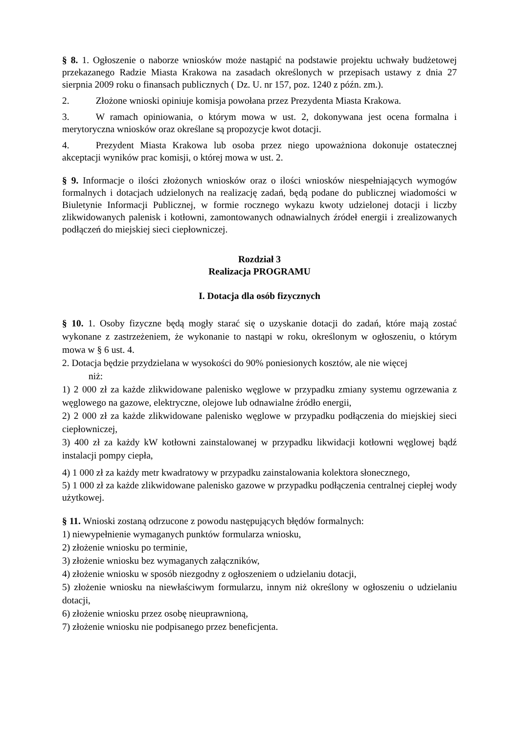§ 8. 1. Ogłoszenie o naborze wniosków może nastąpić na podstawie projektu uchwały budżetowej przekazanego Radzie Miasta Krakowa na zasadach określonych w przepisach ustawy z dnia 27 sierpnia 2009 roku o finansach publicznych ( Dz. U. nr 157, poz. 1240 z późn. zm.).
2. Złożone wnioski opiniuje komisja powołana przez Prezydenta Miasta Krakowa.
3. W ramach opiniowania, o którym mowa w ust. 2, dokonywana jest ocena formalna i merytoryczna wniosków oraz określane są propozycje kwot dotacji.
4. Prezydent Miasta Krakowa lub osoba przez niego upoważniona dokonuje ostatecznej akceptacji wyników prac komisji, o której mowa w ust. 2.
§ 9. Informacje o ilości złożonych wniosków oraz o ilości wniosków niespełniających wymogów formalnych i dotacjach udzielonych na realizację zadań, będą podane do publicznej wiadomości w Biuletynie Informacji Publicznej, w formie rocznego wykazu kwoty udzielonej dotacji i liczby zlikwidowanych palenisk i kotłowni, zamontowanych odnawialnych źródeł energii i zrealizowanych podłączeń do miejskiej sieci ciepłowniczej.
Rozdział 3
Realizacja PROGRAMU
I. Dotacja dla osób fizycznych
§ 10. 1. Osoby fizyczne będą mogły starać się o uzyskanie dotacji do zadań, które mają zostać wykonane z zastrzeżeniem, że wykonanie to nastąpi w roku, określonym w ogłoszeniu, o którym mowa w § 6 ust. 4.
2. Dotacja będzie przydzielana w wysokości do 90% poniesionych kosztów, ale nie więcej
niż:
1) 2 000 zł za każde zlikwidowane palenisko węglowe w przypadku zmiany systemu ogrzewania z węglowego na gazowe, elektryczne, olejowe lub odnawialne źródło energii,
2) 2 000 zł za każde zlikwidowane palenisko węglowe w przypadku podłączenia do miejskiej sieci ciepłowniczej,
3) 400 zł za każdy kW kotłowni zainstalowanej w przypadku likwidacji kotłowni węglowej bądź instalacji pompy ciepła,
4) 1 000 zł za każdy metr kwadratowy w przypadku zainstalowania kolektora słonecznego,
5) 1 000 zł za każde zlikwidowane palenisko gazowe w przypadku podłączenia centralnej ciepłej wody użytkowej.
§ 11. Wnioski zostaną odrzucone z powodu następujących błędów formalnych:
1) niewypełnienie wymaganych punktów formularza wniosku,
2) złożenie wniosku po terminie,
3) złożenie wniosku bez wymaganych załączników,
4) złożenie wniosku w sposób niezgodny z ogłoszeniem o udzielaniu dotacji,
5) złożenie wniosku na niewłaściwym formularzu, innym niż określony w ogłoszeniu o udzielaniu dotacji,
6) złożenie wniosku przez osobę nieuprawnioną,
7) złożenie wniosku nie podpisanego przez beneficjenta.